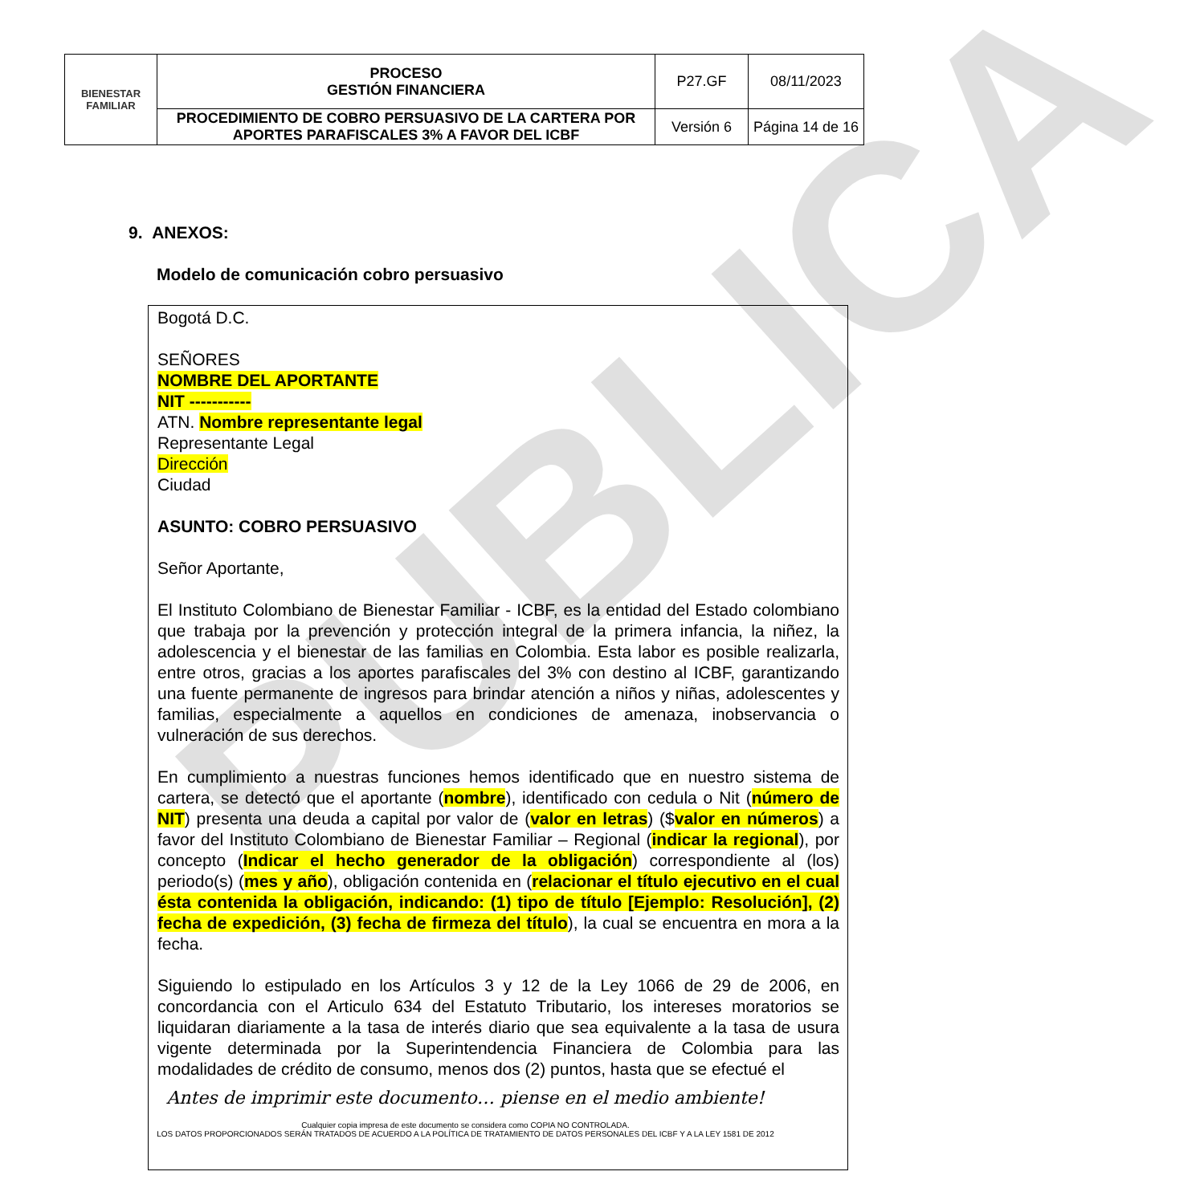PUBLICA
| BIENESTAR FAMILIAR | PROCESO GESTIÓN FINANCIERA | P27.GF | 08/11/2023 |
| | PROCEDIMIENTO DE COBRO PERSUASIVO DE LA CARTERA POR APORTES PARAFISCALES 3% A FAVOR DEL ICBF | Versión 6 | Página 14 de 16 |
9. ANEXOS:
Modelo de comunicación cobro persuasivo
Bogotá D.C.
SEÑORES
NOMBRE DEL APORTANTE
NIT -----------
ATN. Nombre representante legal
Representante Legal
Dirección
Ciudad
ASUNTO: COBRO PERSUASIVO
Señor Aportante,
El Instituto Colombiano de Bienestar Familiar - ICBF, es la entidad del Estado colombiano que trabaja por la prevención y protección integral de la primera infancia, la niñez, la adolescencia y el bienestar de las familias en Colombia. Esta labor es posible realizarla, entre otros, gracias a los aportes parafiscales del 3% con destino al ICBF, garantizando una fuente permanente de ingresos para brindar atención a niños y niñas, adolescentes y familias, especialmente a aquellos en condiciones de amenaza, inobservancia o vulneración de sus derechos.
En cumplimiento a nuestras funciones hemos identificado que en nuestro sistema de cartera, se detectó que el aportante (nombre), identificado con cedula o Nit (número de NIT) presenta una deuda a capital por valor de (valor en letras) ($valor en números) a favor del Instituto Colombiano de Bienestar Familiar – Regional (indicar la regional), por concepto (Indicar el hecho generador de la obligación) correspondiente al (los) periodo(s) (mes y año), obligación contenida en (relacionar el título ejecutivo en el cual ésta contenida la obligación, indicando: (1) tipo de título [Ejemplo: Resolución], (2) fecha de expedición, (3) fecha de firmeza del título), la cual se encuentra en mora a la fecha.
Siguiendo lo estipulado en los Artículos 3 y 12 de la Ley 1066 de 29 de 2006, en concordancia con el Articulo 634 del Estatuto Tributario, los intereses moratorios se liquidaran diariamente a la tasa de interés diario que sea equivalente a la tasa de usura vigente determinada por la Superintendencia Financiera de Colombia para las modalidades de crédito de consumo, menos dos (2) puntos, hasta que se efectué el
Antes de imprimir este documento… piense en el medio ambiente!
Cualquier copia impresa de este documento se considera como COPIA NO CONTROLADA.
LOS DATOS PROPORCIONADOS SERÁN TRATADOS DE ACUERDO A LA POLÍTICA DE TRATAMIENTO DE DATOS PERSONALES DEL ICBF Y A LA LEY 1581 DE 2012